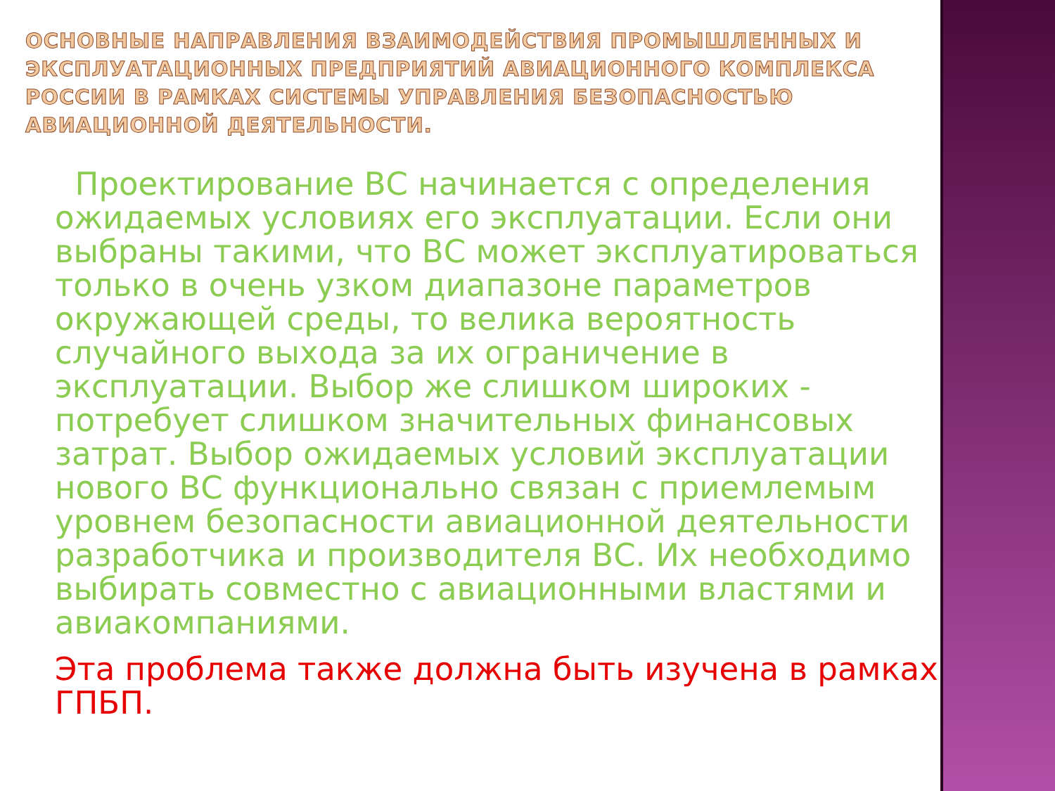ОСНОВНЫЕ НАПРАВЛЕНИЯ ВЗАИМОДЕЙСТВИЯ ПРОМЫШЛЕННЫХ И ЭКСПЛУАТАЦИОННЫХ ПРЕДПРИЯТИЙ АВИАЦИОННОГО КОМПЛЕКСА РОССИИ В РАМКАХ СИСТЕМЫ УПРАВЛЕНИЯ БЕЗОПАСНОСТЬЮ АВИАЦИОННОЙ ДЕЯТЕЛЬНОСТИ.
Проектирование ВС начинается с определения ожидаемых условиях его эксплуатации. Если они выбраны такими, что ВС может эксплуатироваться только в очень узком диапазоне параметров окружающей среды, то велика вероятность случайного выхода за их ограничение в эксплуатации. Выбор же слишком широких - потребует слишком значительных финансовых затрат. Выбор ожидаемых условий эксплуатации нового ВС функционально связан с приемлемым уровнем безопасности авиационной деятельности разработчика и производителя ВС. Их необходимо выбирать совместно с авиационными властями и авиакомпаниями.
Эта проблема также должна быть изучена в рамках ГПБП.